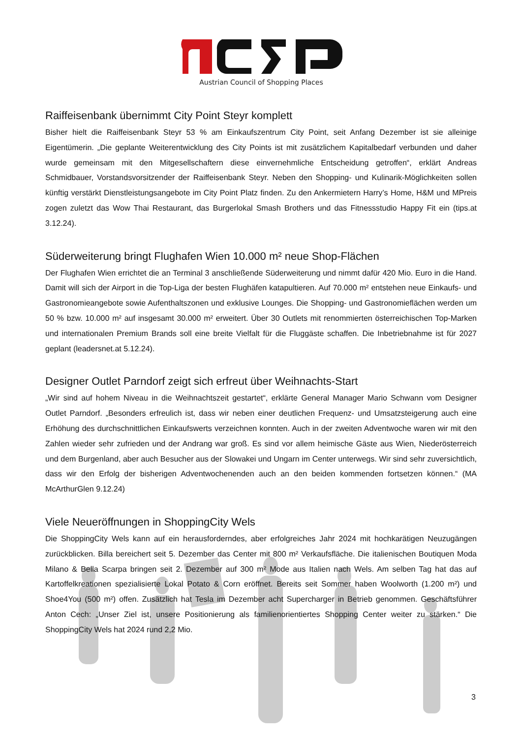Austrian Council of Shopping Places
Raiffeisenbank übernimmt City Point Steyr komplett
Bisher hielt die Raiffeisenbank Steyr 53 % am Einkaufszentrum City Point, seit Anfang Dezember ist sie alleinige Eigentümerin. „Die geplante Weiterentwicklung des City Points ist mit zusätzlichem Kapitalbedarf verbunden und daher wurde gemeinsam mit den Mitgesellschaftern diese einvernehmliche Entscheidung getroffen“, erklärt Andreas Schmidbauer, Vorstandsvorsitzender der Raiffeisenbank Steyr. Neben den Shopping- und Kulinarik-Möglichkeiten sollen künftig verstärkt Dienstleistungsangebote im City Point Platz finden. Zu den Ankermietern Harry’s Home, H&M und MPreis zogen zuletzt das Wow Thai Restaurant, das Burgerlokal Smash Brothers und das Fitnessstudio Happy Fit ein (tips.at 3.12.24).
Süderweiterung bringt Flughafen Wien 10.000 m² neue Shop-Flächen
Der Flughafen Wien errichtet die an Terminal 3 anschließende Süderweiterung und nimmt dafür 420 Mio. Euro in die Hand. Damit will sich der Airport in die Top-Liga der besten Flughäfen katapultieren. Auf 70.000 m² entstehen neue Einkaufs- und Gastronomieangebote sowie Aufenthaltszonen und exklusive Lounges. Die Shopping- und Gastronomieflächen werden um 50 % bzw. 10.000 m² auf insgesamt 30.000 m² erweitert. Über 30 Outlets mit renommierten österreichischen Top-Marken und internationalen Premium Brands soll eine breite Vielfalt für die Fluggäste schaffen. Die Inbetriebnahme ist für 2027 geplant (leadersnet.at 5.12.24).
Designer Outlet Parndorf zeigt sich erfreut über Weihnachts-Start
„Wir sind auf hohem Niveau in die Weihnachtszeit gestartet“, erklärte General Manager Mario Schwann vom Designer Outlet Parndorf. „Besonders erfreulich ist, dass wir neben einer deutlichen Frequenz- und Umsatzsteigerung auch eine Erhöhung des durchschnittlichen Einkaufswerts verzeichnen konnten. Auch in der zweiten Adventwoche waren wir mit den Zahlen wieder sehr zufrieden und der Andrang war groß. Es sind vor allem heimische Gäste aus Wien, Niederösterreich und dem Burgenland, aber auch Besucher aus der Slowakei und Ungarn im Center unterwegs. Wir sind sehr zuversichtlich, dass wir den Erfolg der bisherigen Adventwochenenden auch an den beiden kommenden fortsetzen können.“ (MA McArthurGlen 9.12.24)
Viele Neueröffnungen in ShoppingCity Wels
Die ShoppingCity Wels kann auf ein herausforderndes, aber erfolgreiches Jahr 2024 mit hochkarätigen Neuzugängen zurückblicken. Billa bereichert seit 5. Dezember das Center mit 800 m² Verkaufsfläche. Die italienischen Boutiquen Moda Milano & Bella Scarpa bringen seit 2. Dezember auf 300 m² Mode aus Italien nach Wels. Am selben Tag hat das auf Kartoffelkreationen spezialisierte Lokal Potato & Corn eröffnet. Bereits seit Sommer haben Woolworth (1.200 m²) und Shoe4You (500 m²) offen. Zusätzlich hat Tesla im Dezember acht Supercharger in Betrieb genommen. Geschäftsführer Anton Cech: „Unser Ziel ist, unsere Positionierung als familienorientiertes Shopping Center weiter zu stärken.“ Die ShoppingCity Wels hat 2024 rund 2,2 Mio.
3